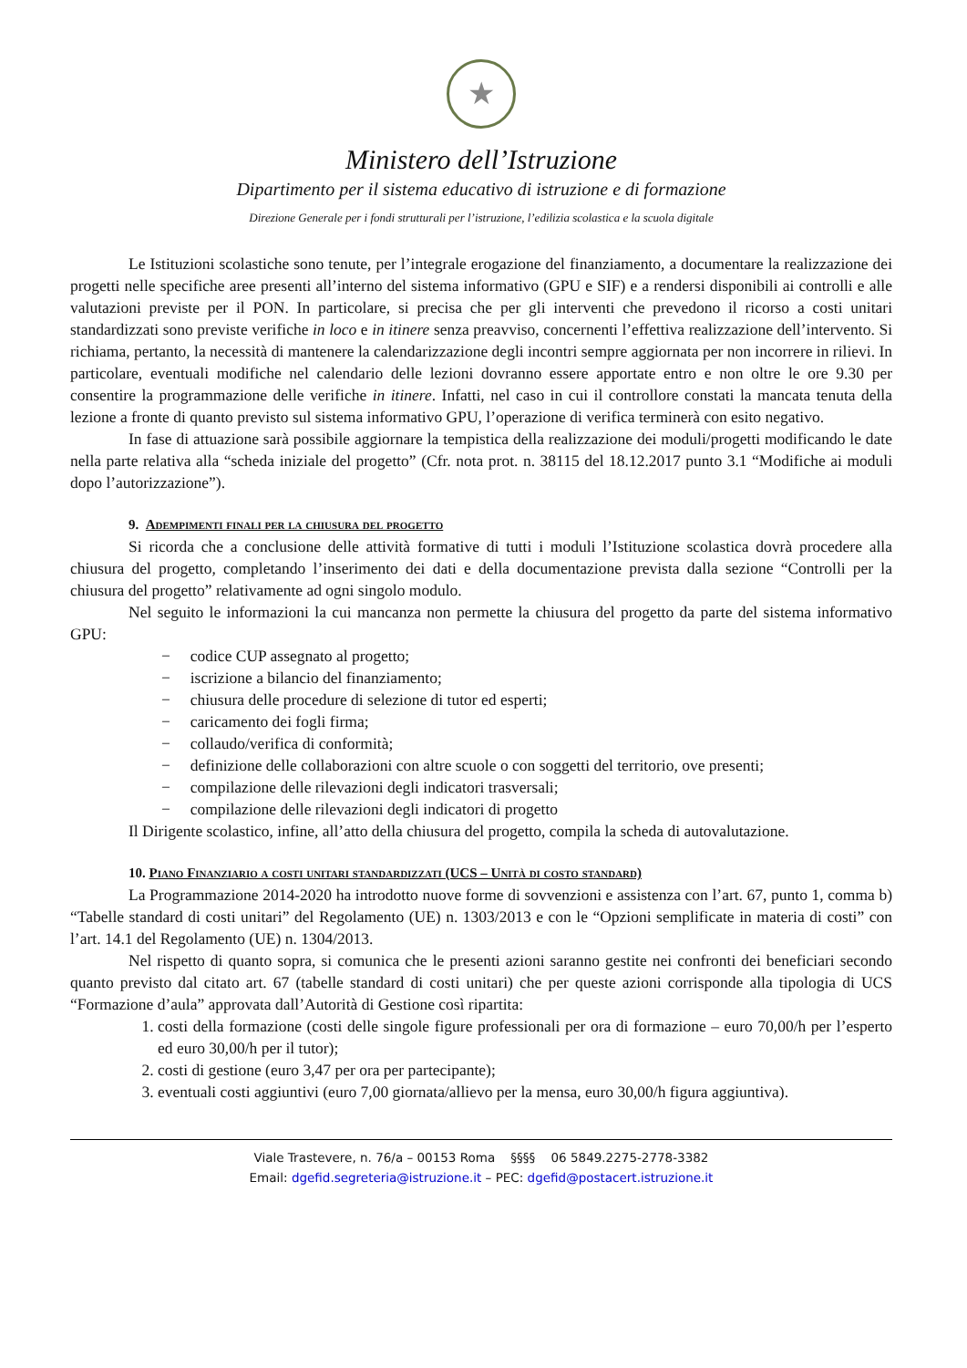★
Ministero dell’Istruzione
Dipartimento per il sistema educativo di istruzione e di formazione
Direzione Generale per i fondi strutturali per l’istruzione, l’edilizia scolastica e la scuola digitale
Le Istituzioni scolastiche sono tenute, per l’integrale erogazione del finanziamento, a documentare la realizzazione dei progetti nelle specifiche aree presenti all’interno del sistema informativo (GPU e SIF) e a rendersi disponibili ai controlli e alle valutazioni previste per il PON. In particolare, si precisa che per gli interventi che prevedono il ricorso a costi unitari standardizzati sono previste verifiche in loco e in itinere senza preavviso, concernenti l’effettiva realizzazione dell’intervento. Si richiama, pertanto, la necessità di mantenere la calendarizzazione degli incontri sempre aggiornata per non incorrere in rilievi. In particolare, eventuali modifiche nel calendario delle lezioni dovranno essere apportate entro e non oltre le ore 9.30 per consentire la programmazione delle verifiche in itinere. Infatti, nel caso in cui il controllore constati la mancata tenuta della lezione a fronte di quanto previsto sul sistema informativo GPU, l’operazione di verifica terminerà con esito negativo.
In fase di attuazione sarà possibile aggiornare la tempistica della realizzazione dei moduli/progetti modificando le date nella parte relativa alla “scheda iniziale del progetto” (Cfr. nota prot. n. 38115 del 18.12.2017 punto 3.1 “Modifiche ai moduli dopo l’autorizzazione”).
9. Adempimenti finali per la chiusura del progetto
Si ricorda che a conclusione delle attività formative di tutti i moduli l’Istituzione scolastica dovrà procedere alla chiusura del progetto, completando l’inserimento dei dati e della documentazione prevista dalla sezione “Controlli per la chiusura del progetto” relativamente ad ogni singolo modulo.
Nel seguito le informazioni la cui mancanza non permette la chiusura del progetto da parte del sistema informativo GPU:
− codice CUP assegnato al progetto;
− iscrizione a bilancio del finanziamento;
− chiusura delle procedure di selezione di tutor ed esperti;
− caricamento dei fogli firma;
− collaudo/verifica di conformità;
− definizione delle collaborazioni con altre scuole o con soggetti del territorio, ove presenti;
− compilazione delle rilevazioni degli indicatori trasversali;
− compilazione delle rilevazioni degli indicatori di progetto
Il Dirigente scolastico, infine, all’atto della chiusura del progetto, compila la scheda di autovalutazione.
10. Piano Finanziario a costi unitari standardizzati (UCS – Unità di costo standard)
La Programmazione 2014-2020 ha introdotto nuove forme di sovvenzioni e assistenza con l’art. 67, punto 1, comma b) “Tabelle standard di costi unitari” del Regolamento (UE) n. 1303/2013 e con le “Opzioni semplificate in materia di costi” con l’art. 14.1 del Regolamento (UE) n. 1304/2013.
Nel rispetto di quanto sopra, si comunica che le presenti azioni saranno gestite nei confronti dei beneficiari secondo quanto previsto dal citato art. 67 (tabelle standard di costi unitari) che per queste azioni corrisponde alla tipologia di UCS “Formazione d’aula” approvata dall’Autorità di Gestione così ripartita:
1. costi della formazione (costi delle singole figure professionali per ora di formazione – euro 70,00/h per l’esperto ed euro 30,00/h per il tutor);
2. costi di gestione (euro 3,47 per ora per partecipante);
3. eventuali costi aggiuntivi (euro 7,00 giornata/allievo per la mensa, euro 30,00/h figura aggiuntiva).
Viale Trastevere, n. 76/a – 00153 Roma §§§§ 06 5849.2275-2778-3382
Email: dgefid.segreteria@istruzione.it – PEC: dgefid@postacert.istruzione.it